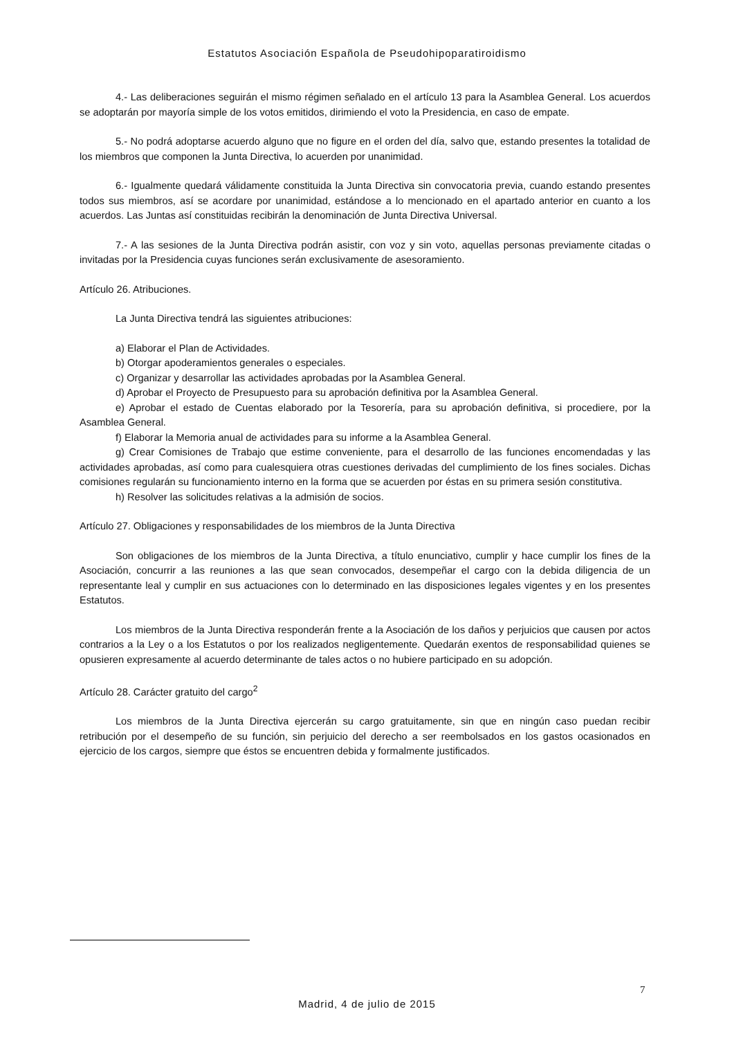Estatutos Asociación Española de Pseudohipoparatiroidismo
4.- Las deliberaciones seguirán el mismo régimen señalado en el artículo 13 para la Asamblea General. Los acuerdos se adoptarán por mayoría simple de los votos emitidos, dirimiendo el voto la Presidencia, en caso de empate.
5.- No podrá adoptarse acuerdo alguno que no figure en el orden del día, salvo que, estando presentes la totalidad de los miembros que componen la Junta Directiva, lo acuerden por unanimidad.
6.- Igualmente quedará válidamente constituida la Junta Directiva sin convocatoria previa, cuando estando presentes todos sus miembros, así se acordare por unanimidad, estándose a lo mencionado en el apartado anterior en cuanto a los acuerdos. Las Juntas así constituidas recibirán la denominación de Junta Directiva Universal.
7.- A las sesiones de la Junta Directiva podrán asistir, con voz y sin voto, aquellas personas previamente citadas o invitadas por la Presidencia cuyas funciones serán exclusivamente de asesoramiento.
Artículo 26. Atribuciones.
La Junta Directiva tendrá las siguientes atribuciones:
a) Elaborar el Plan de Actividades.
b) Otorgar apoderamientos generales o especiales.
c) Organizar y desarrollar las actividades aprobadas por la Asamblea General.
d) Aprobar el Proyecto de Presupuesto para su aprobación definitiva por la Asamblea General.
e) Aprobar el estado de Cuentas elaborado por la Tesorería, para su aprobación definitiva, si procediere, por la Asamblea General.
f) Elaborar la Memoria anual de actividades para su informe a la Asamblea General.
g) Crear Comisiones de Trabajo que estime conveniente, para el desarrollo de las funciones encomendadas y las actividades aprobadas, así como para cualesquiera otras cuestiones derivadas del cumplimiento de los fines sociales. Dichas comisiones regularán su funcionamiento interno en la forma que se acuerden por éstas en su primera sesión constitutiva.
h) Resolver las solicitudes relativas a la admisión de socios.
Artículo 27. Obligaciones y responsabilidades de los miembros de la Junta Directiva
Son obligaciones de los miembros de la Junta Directiva, a título enunciativo, cumplir y hace cumplir los fines de la Asociación, concurrir a las reuniones a las que sean convocados, desempeñar el cargo con la debida diligencia de un representante leal y cumplir en sus actuaciones con lo determinado en las disposiciones legales vigentes y en los presentes Estatutos.
Los miembros de la Junta Directiva responderán frente a la Asociación de los daños y perjuicios que causen por actos contrarios a la Ley o a los Estatutos o por los realizados negligentemente. Quedarán exentos de responsabilidad quienes se opusieren expresamente al acuerdo determinante de tales actos o no hubiere participado en su adopción.
Artículo 28. Carácter gratuito del cargo<sup>2</sup>
Los miembros de la Junta Directiva ejercerán su cargo gratuitamente, sin que en ningún caso puedan recibir retribución por el desempeño de su función, sin perjuicio del derecho a ser reembolsados en los gastos ocasionados en ejercicio de los cargos, siempre que éstos se encuentren debida y formalmente justificados.
7
Madrid, 4 de julio de 2015